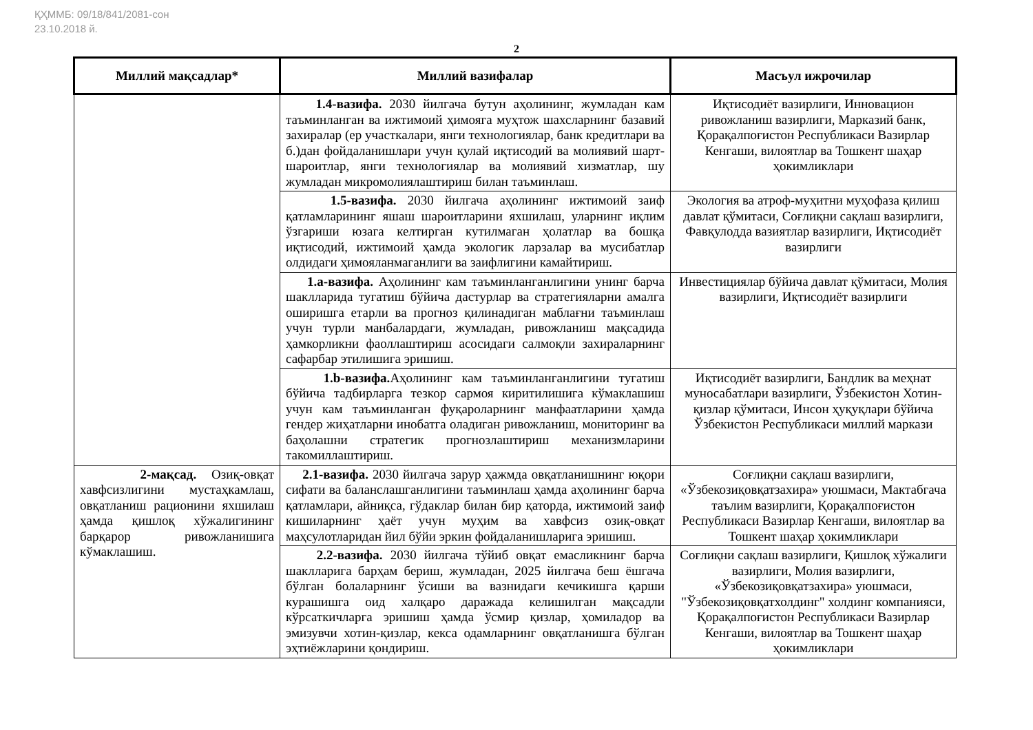ҚҲММБ: 09/18/841/2081-сон
23.10.2018 й.
2
| Миллий мақсадлар* | Миллий вазифалар | Масъул ижрочилар |
| --- | --- | --- |
| | 1.4-вазифа. 2030 йилгача бутун аҳолининг, жумладан кам таъминланган ва ижтимоий ҳимояга муҳтож шахсларнинг базавий захиралар (ер участкалари, янги технологиялар, банк кредитлари ва б.)дан фойдаланишлари учун қулай иқтисодий ва молиявий шарт-шароитлар, янги технологиялар ва молиявий хизматлар, шу жумладан микромолиялаштириш билан таъминлаш. | Иқтисодиёт вазирлиги, Инновацион ривожланиш вазирлиги, Марказий банк, Қорақалпоғистон Республикаси Вазирлар Кенгаши, вилоятлар ва Тошкент шаҳар ҳокимликлари |
| | 1.5-вазифа. 2030 йилгача аҳолининг ижтимоий заиф қатламларининг яшаш шароитларини яхшилаш, уларнинг иқлим ўзгариши юзага келтирган кутилмаган ҳолатлар ва бошқа иқтисодий, ижтимоий ҳамда экологик ларзалар ва мусибатлар олдидаги ҳимояланмаганлиги ва заифлигини камайтириш. | Экология ва атроф-муҳитни муҳофаза қилиш давлат қўмитаси, Соғлиқни сақлаш вазирлиги, Фавқулодда вазиятлар вазирлиги, Иқтисодиёт вазирлиги |
| | 1.a-вазифа. Аҳолининг кам таъминланганлигини унинг барча шаклларида тугатиш бўйича дастурлар ва стратегияларни амалга оширишга етарли ва прогноз қилинадиган маблағни таъминлаш учун турли манбалардаги, жумладан, ривожланиш мақсадида ҳамкорликни фаоллаштириш асосидаги салмоқли захираларнинг сафарбар этилишига эришиш. | Инвестициялар бўйича давлат қўмитаси, Молия вазирлиги, Иқтисодиёт вазирлиги |
| | 1.b-вазифа. Аҳолининг кам таъминланганлигини тугатиш бўйича тадбирларга тезкор сармоя киритилишига кўмаклашиш учун кам таъминланган фуқароларнинг манфаатларини ҳамда гендер жиҳатларни инобатга оладиган ривожланиш, мониторинг ва баҳолашни стратегик прогнозлаштириш механизмларини такомиллаштириш. | Иқтисодиёт вазирлиги, Бандлик ва меҳнат муносабатлари вазирлиги, Ўзбекистон Хотин-қизлар қўмитаси, Инсон ҳуқуқлари бўйича Ўзбекистон Республикаси миллий маркази |
| 2-мақсад. Озиқ-овқат хавфсизлигини мустаҳкамлаш, овқатланиш рационини яхшилаш ҳамда қишлоқ хўжалигининг барқарор ривожланишига кўмаклашиш. | 2.1-вазифа. 2030 йилгача зарур ҳажмда овқатланишнинг юқори сифати ва баланслашганлигини таъминлаш ҳамда аҳолининг барча қатламлари, айниқса, гўдаклар билан бир қаторда, ижтимоий заиф кишиларнинг ҳаёт учун муҳим ва хавфсиз озиқ-овқат маҳсулотларидан йил бўйи эркин фойдаланишларига эришиш. | Соғлиқни сақлаш вазирлиги, «Ўзбекозиқовқатзахира» уюшмаси, Мактабгача таълим вазирлиги, Қорақалпоғистон Республикаси Вазирлар Кенгаши, вилоятлар ва Тошкент шаҳар ҳокимликлари |
| | 2.2-вазифа. 2030 йилгача тўйиб овқат емасликнинг барча шаклларига барҳам бериш, жумладан, 2025 йилгача беш ёшгача бўлган болаларнинг ўсиши ва вазнидаги кечикишга қарши курашишга оид халқаро даражада келишилган мақсадли кўрсаткичларга эришиш ҳамда ўсмир қизлар, ҳомиладор ва эмизувчи хотин-қизлар, кекса одамларнинг овқатланишга бўлган эҳтиёжларини қондириш. | Соғлиқни сақлаш вазирлиги, Қишлоқ хўжалиги вазирлиги, Молия вазирлиги, «Ўзбекозиқовқатзахира» уюшмаси, "Ўзбекозиқовқатхолдинг" холдинг компанияси, Қорақалпоғистон Республикаси Вазирлар Кенгаши, вилоятлар ва Тошкент шаҳар ҳокимликлари |